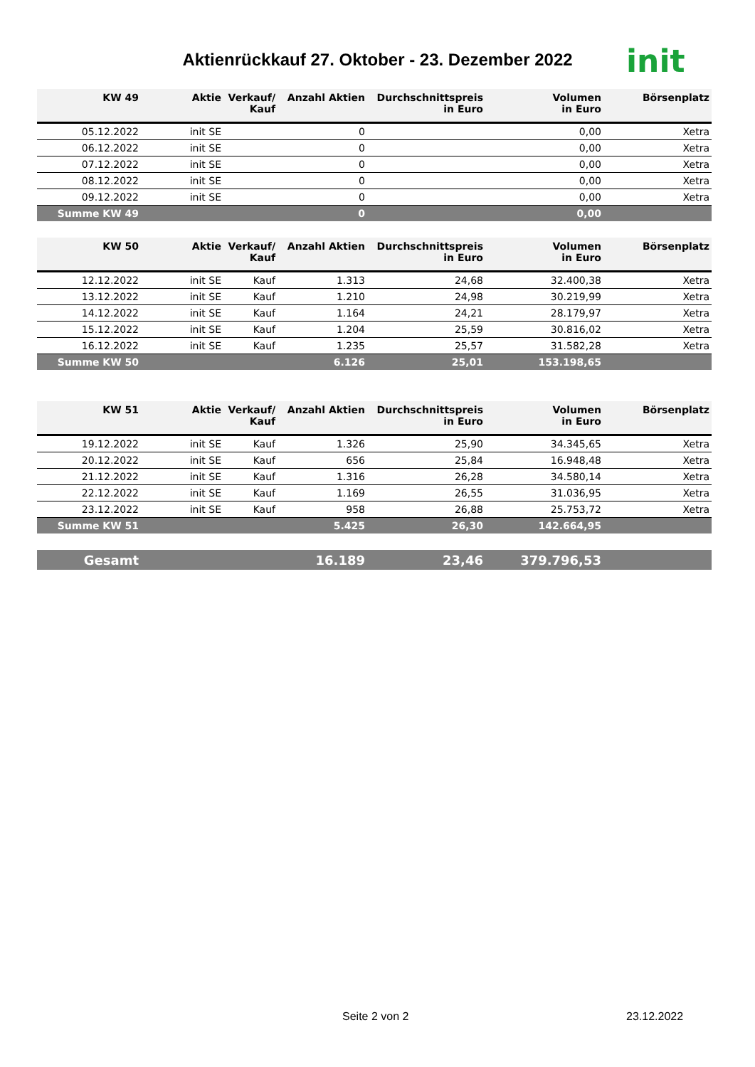Aktienrückkauf 27. Oktober - 23. Dezember 2022 init
| KW 49 | Aktie | Verkauf/ Kauf | Anzahl Aktien | Durchschnittspreis in Euro | Volumen in Euro | Börsenplatz |
| --- | --- | --- | --- | --- | --- | --- |
| 05.12.2022 | init SE | | 0 | | 0,00 | Xetra |
| 06.12.2022 | init SE | | 0 | | 0,00 | Xetra |
| 07.12.2022 | init SE | | 0 | | 0,00 | Xetra |
| 08.12.2022 | init SE | | 0 | | 0,00 | Xetra |
| 09.12.2022 | init SE | | 0 | | 0,00 | Xetra |
| Summe KW 49 | | | 0 | | 0,00 | |
| KW 50 | Aktie | Verkauf/ Kauf | Anzahl Aktien | Durchschnittspreis in Euro | Volumen in Euro | Börsenplatz |
| --- | --- | --- | --- | --- | --- | --- |
| 12.12.2022 | init SE | Kauf | 1.313 | 24,68 | 32.400,38 | Xetra |
| 13.12.2022 | init SE | Kauf | 1.210 | 24,98 | 30.219,99 | Xetra |
| 14.12.2022 | init SE | Kauf | 1.164 | 24,21 | 28.179,97 | Xetra |
| 15.12.2022 | init SE | Kauf | 1.204 | 25,59 | 30.816,02 | Xetra |
| 16.12.2022 | init SE | Kauf | 1.235 | 25,57 | 31.582,28 | Xetra |
| Summe KW 50 | | | 6.126 | 25,01 | 153.198,65 | |
| KW 51 | Aktie | Verkauf/ Kauf | Anzahl Aktien | Durchschnittspreis in Euro | Volumen in Euro | Börsenplatz |
| --- | --- | --- | --- | --- | --- | --- |
| 19.12.2022 | init SE | Kauf | 1.326 | 25,90 | 34.345,65 | Xetra |
| 20.12.2022 | init SE | Kauf | 656 | 25,84 | 16.948,48 | Xetra |
| 21.12.2022 | init SE | Kauf | 1.316 | 26,28 | 34.580,14 | Xetra |
| 22.12.2022 | init SE | Kauf | 1.169 | 26,55 | 31.036,95 | Xetra |
| 23.12.2022 | init SE | Kauf | 958 | 26,88 | 25.753,72 | Xetra |
| Summe KW 51 | | | 5.425 | 26,30 | 142.664,95 | |
| Gesamt | | | 16.189 | 23,46 | 379.796,53 | |
Seite 2 von 2 23.12.2022